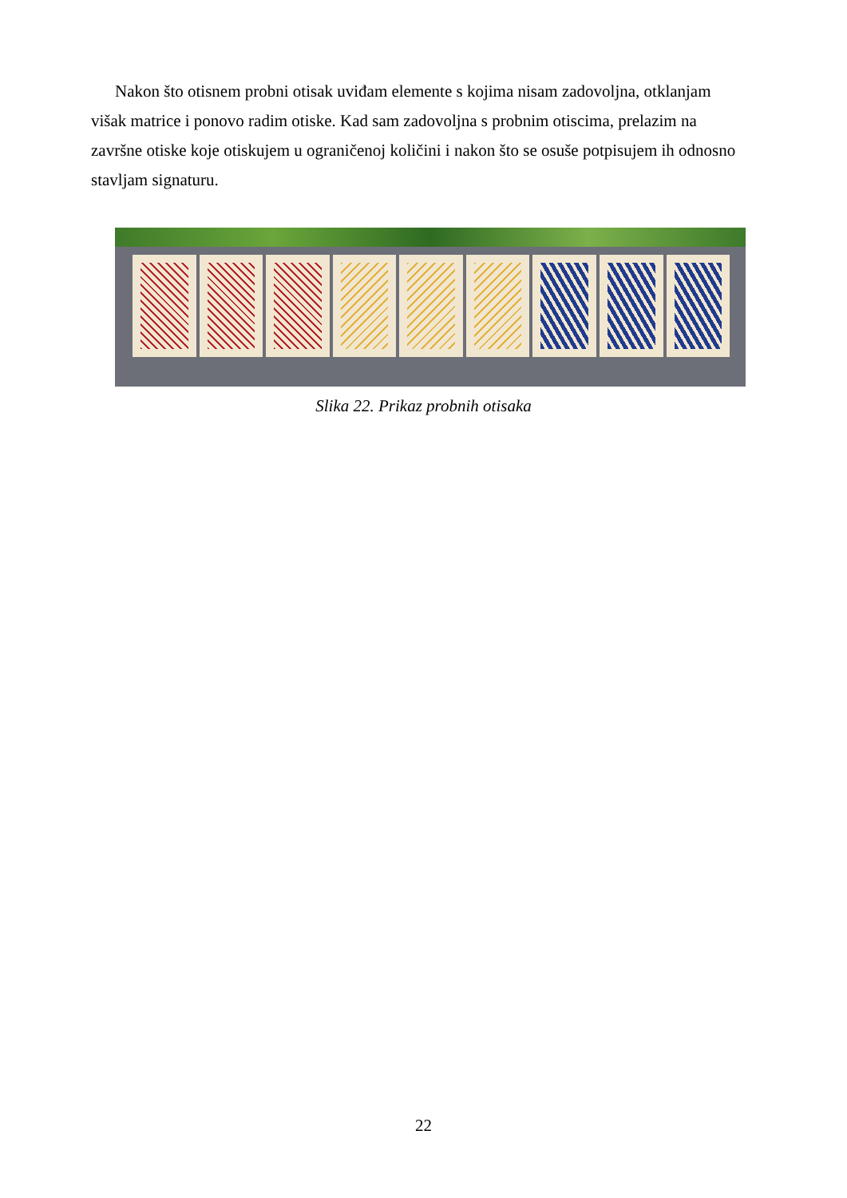Nakon što otisnem probni otisak uviđam elemente s kojima nisam zadovoljna, otklanjam višak matrice i ponovo radim otiske. Kad sam zadovoljna s probnim otiscima, prelazim na završne otiske koje otiskujem u ograničenoj količini i nakon što se osuše potpisujem ih odnosno stavljam signaturu.
Slika 22. Prikaz probnih otisaka
22